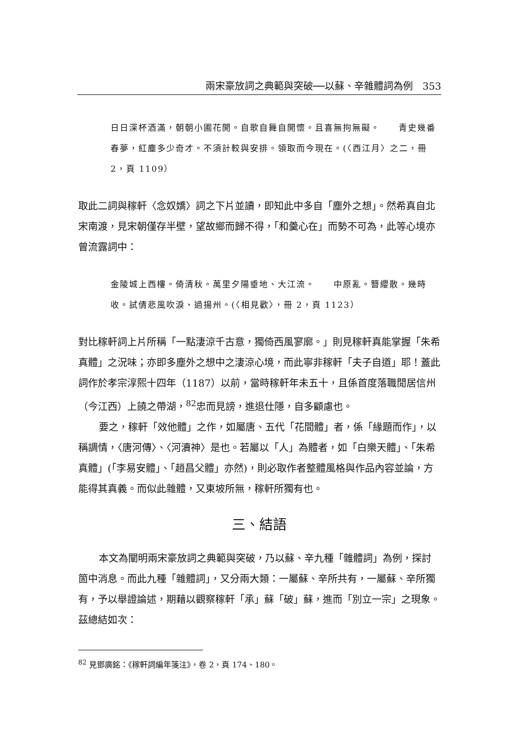兩宋豪放詞之典範與突破──以蘇、辛雜體詞為例　353
日日深杯酒滿，朝朝小圃花開。自歌自舞自開懷。且喜無拘無礙。　　青史幾番春夢，紅塵多少奇才。不須計較與安排。領取而今現在。(〈西江月〉之二，冊 2，頁 1109）
取此二詞與稼軒〈念奴嬌〉詞之下片並讀，即知此中多自「塵外之想」。然希真自北宋南渡，見宋朝僅存半壁，望故鄉而歸不得，「和羹心在」而勢不可為，此等心境亦曾流露詞中：
金陵城上西樓。倚清秋。萬里夕陽垂地、大江流。　　中原亂。簪纓散。幾時收。試倩悲風吹淚、過揚州。(〈相見歡〉，冊 2，頁 1123）
對比稼軒詞上片所稱「一點淒涼千古意，獨倚西風寥廓。」則見稼軒真能掌握「朱希真體」之況味；亦即多塵外之想中之淒涼心境，而此寧非稼軒「夫子自道」耶！蓋此詞作於孝宗淳熙十四年（1187）以前，當時稼軒年未五十，且係首度落職閒居信州（今江西）上饒之帶湖，<sup>82</sup>忠而見謗，進退仕隱，自多顧慮也。
要之，稼軒「效他體」之作，如屬唐、五代「花間體」者，係「緣題而作」，以稱調情，〈唐河傳〉、〈河瀆神〉是也。若屬以「人」為體者，如「白樂天體」、「朱希真體」(「李易安體」、「趙昌父體」亦然)，則必取作者整體風格與作品內容並論，方能得其真義。而似此雜體，又東坡所無，稼軒所獨有也。
三、結語
本文為闡明兩宋豪放詞之典範與突破，乃以蘇、辛九種「雜體詞」為例，探討箇中消息。而此九種「雜體詞」，又分兩大類：一屬蘇、辛所共有，一屬蘇、辛所獨有，予以舉證論述，期藉以觀察稼軒「承」蘇「破」蘇，進而「別立一宗」之現象。茲總結如次：
<sup>82</sup> 見鄧廣銘：《稼軒詞編年箋注》，卷 2，頁 174、180。